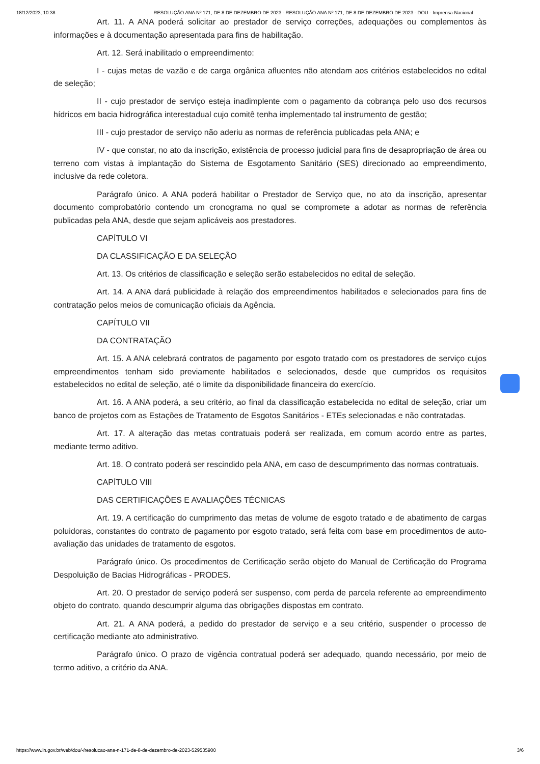18/12/2023, 10:38 RESOLUÇÃO ANA Nº 171, DE 8 DE DEZEMBRO DE 2023 - RESOLUÇÃO ANA Nº 171, DE 8 DE DEZEMBRO DE 2023 - DOU - Imprensa Nacional
Art. 11. A ANA poderá solicitar ao prestador de serviço correções, adequações ou complementos às informações e à documentação apresentada para fins de habilitação.
Art. 12. Será inabilitado o empreendimento:
I - cujas metas de vazão e de carga orgânica afluentes não atendam aos critérios estabelecidos no edital de seleção;
II - cujo prestador de serviço esteja inadimplente com o pagamento da cobrança pelo uso dos recursos hídricos em bacia hidrográfica interestadual cujo comitê tenha implementado tal instrumento de gestão;
III - cujo prestador de serviço não aderiu as normas de referência publicadas pela ANA; e
IV - que constar, no ato da inscrição, existência de processo judicial para fins de desapropriação de área ou terreno com vistas à implantação do Sistema de Esgotamento Sanitário (SES) direcionado ao empreendimento, inclusive da rede coletora.
Parágrafo único. A ANA poderá habilitar o Prestador de Serviço que, no ato da inscrição, apresentar documento comprobatório contendo um cronograma no qual se compromete a adotar as normas de referência publicadas pela ANA, desde que sejam aplicáveis aos prestadores.
CAPÍTULO VI
DA CLASSIFICAÇÃO E DA SELEÇÃO
Art. 13. Os critérios de classificação e seleção serão estabelecidos no edital de seleção.
Art. 14. A ANA dará publicidade à relação dos empreendimentos habilitados e selecionados para fins de contratação pelos meios de comunicação oficiais da Agência.
CAPÍTULO VII
DA CONTRATAÇÃO
Art. 15. A ANA celebrará contratos de pagamento por esgoto tratado com os prestadores de serviço cujos empreendimentos tenham sido previamente habilitados e selecionados, desde que cumpridos os requisitos estabelecidos no edital de seleção, até o limite da disponibilidade financeira do exercício.
Art. 16. A ANA poderá, a seu critério, ao final da classificação estabelecida no edital de seleção, criar um banco de projetos com as Estações de Tratamento de Esgotos Sanitários - ETEs selecionadas e não contratadas.
Art. 17. A alteração das metas contratuais poderá ser realizada, em comum acordo entre as partes, mediante termo aditivo.
Art. 18. O contrato poderá ser rescindido pela ANA, em caso de descumprimento das normas contratuais.
CAPÍTULO VIII
DAS CERTIFICAÇÕES E AVALIAÇÕES TÉCNICAS
Art. 19. A certificação do cumprimento das metas de volume de esgoto tratado e de abatimento de cargas poluidoras, constantes do contrato de pagamento por esgoto tratado, será feita com base em procedimentos de auto-avaliação das unidades de tratamento de esgotos.
Parágrafo único. Os procedimentos de Certificação serão objeto do Manual de Certificação do Programa Despoluição de Bacias Hidrográficas - PRODES.
Art. 20. O prestador de serviço poderá ser suspenso, com perda de parcela referente ao empreendimento objeto do contrato, quando descumprir alguma das obrigações dispostas em contrato.
Art. 21. A ANA poderá, a pedido do prestador de serviço e a seu critério, suspender o processo de certificação mediante ato administrativo.
Parágrafo único. O prazo de vigência contratual poderá ser adequado, quando necessário, por meio de termo aditivo, a critério da ANA.
https://www.in.gov.br/web/dou/-/resolucao-ana-n-171-de-8-de-dezembro-de-2023-529535900 3/6